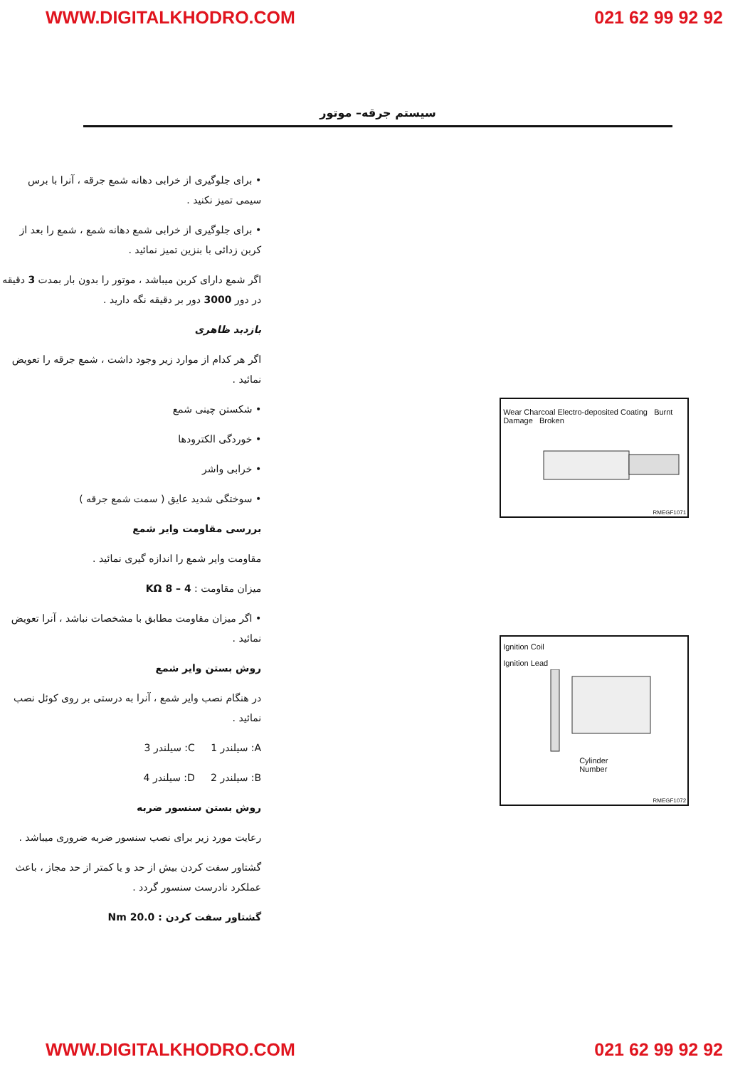WWW.DIGITALKHODRO.COM 021 62 99 92 92
سیستم جرقه– موتور
• برای جلوگیری از خرابی دهانه شمع جرقه ، آنرا با برس سیمی تمیز نکنید .
• برای جلوگیری از خرابی شمع دهانه شمع ، شمع را بعد از کربن زدائی با بنزین تمیز نمائید .
اگر شمع دارای کربن میباشد ، موتور را بدون بار بمدت 3 دقیقه در دور 3000 دور بر دقیقه نگه دارید .
بازدید ظاهری
اگر هر کدام از موارد زیر وجود داشت ، شمع جرقه را تعویض نمائید .
• شکستن چینی شمع
• خوردگی الکترودها
• خرابی واشر
• سوختگی شدید عایق ( سمت شمع جرقه )
بررسی مقاومت وایر شمع
مقاومت وایر شمع را اندازه گیری نمائید .
میزان مقاومت : 4 – 8 KΩ
• اگر میزان مقاومت مطابق با مشخصات نباشد ، آنرا تعویض نمائید .
روش بستن وایر شمع
در هنگام نصب وایر شمع ، آنرا به درستی بر روی کوئل نصب نمائید .
A: سیلندر 1 C: سیلندر 3
B: سیلندر 2 D: سیلندر 4
روش بستن سنسور ضربه
رعایت مورد زیر برای نصب سنسور ضربه ضروری میباشد .
گشتاور سفت کردن بیش از حد و یا کمتر از حد مجاز ، باعث عملکرد نادرست سنسور گردد .
گشتاور سفت کردن : 20.0 Nm
Wear Charcoal Electro-deposited Coating Burnt Damage Broken
RMEGF1071
Ignition Coil
Ignition Lead
Cylinder Number
RMEGF1072
WWW.DIGITALKHODRO.COM 021 62 99 92 92